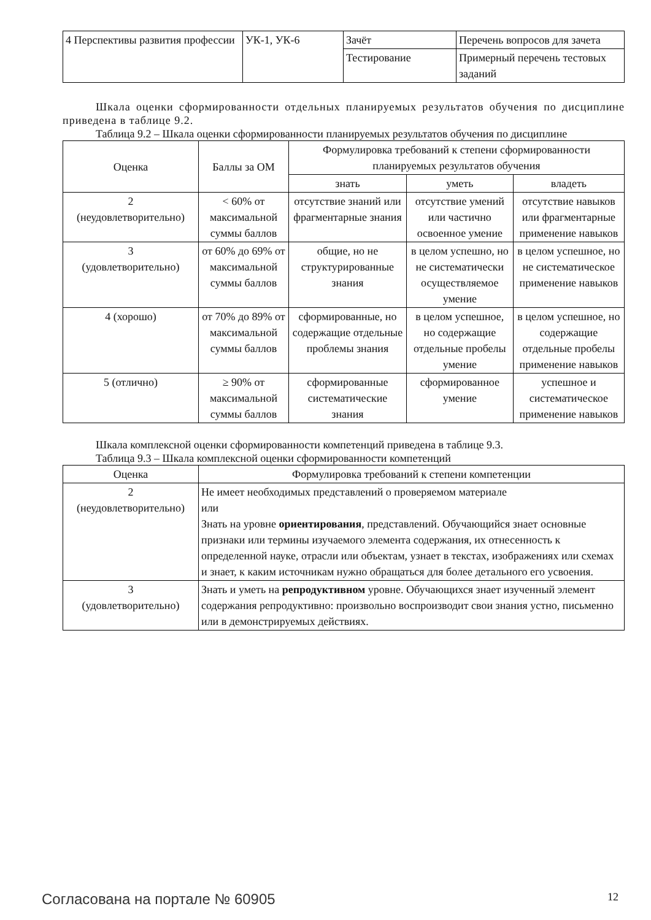| 4 Перспективы развития профессии | УК-1, УК-6 | Зачёт | Перечень вопросов для зачета |
| | | Тестирование | Примерный перечень тестовых заданий |
Шкала оценки сформированности отдельных планируемых результатов обучения по дисциплине приведена в таблице 9.2.
Таблица 9.2 – Шкала оценки сформированности планируемых результатов обучения по дисциплине
| Оценка | Баллы за ОМ | Формулировка требований к степени сформированности планируемых результатов обучения | | |
| --- | --- | --- | --- | --- |
| | | знать | уметь | владеть |
| 2 (неудовлетворительно) | < 60% от максимальной суммы баллов | отсутствие знаний или фрагментарные знания | отсутствие умений или частично освоенное умение | отсутствие навыков или фрагментарные применение навыков |
| 3 (удовлетворительно) | от 60% до 69% от максимальной суммы баллов | общие, но не структурированные знания | в целом успешно, но не систематически осуществляемое умение | в целом успешное, но не систематическое применение навыков |
| 4 (хорошо) | от 70% до 89% от максимальной суммы баллов | сформированные, но содержащие отдельные проблемы знания | в целом успешное, но содержащие отдельные пробелы умение | в целом успешное, но содержащие отдельные пробелы применение навыков |
| 5 (отлично) | ≥ 90% от максимальной суммы баллов | сформированные систематические знания | сформированное умение | успешное и систематическое применение навыков |
Шкала комплексной оценки сформированности компетенций приведена в таблице 9.3.
Таблица 9.3 – Шкала комплексной оценки сформированности компетенций
| Оценка | Формулировка требований к степени компетенции |
| --- | --- |
| 2 (неудовлетворительно) | Не имеет необходимых представлений о проверяемом материале или Знать на уровне ориентирования , представлений. Обучающийся знает основные признаки или термины изучаемого элемента содержания, их отнесенность к определенной науке, отрасли или объектам, узнает в текстах, изображениях или схемах и знает, к каким источникам нужно обращаться для более детального его усвоения. |
| 3 (удовлетворительно) | Знать и уметь на репродуктивном уровне. Обучающихся знает изученный элемент содержания репродуктивно: произвольно воспроизводит свои знания устно, письменно или в демонстрируемых действиях. |
Согласована на портале № 60905 12